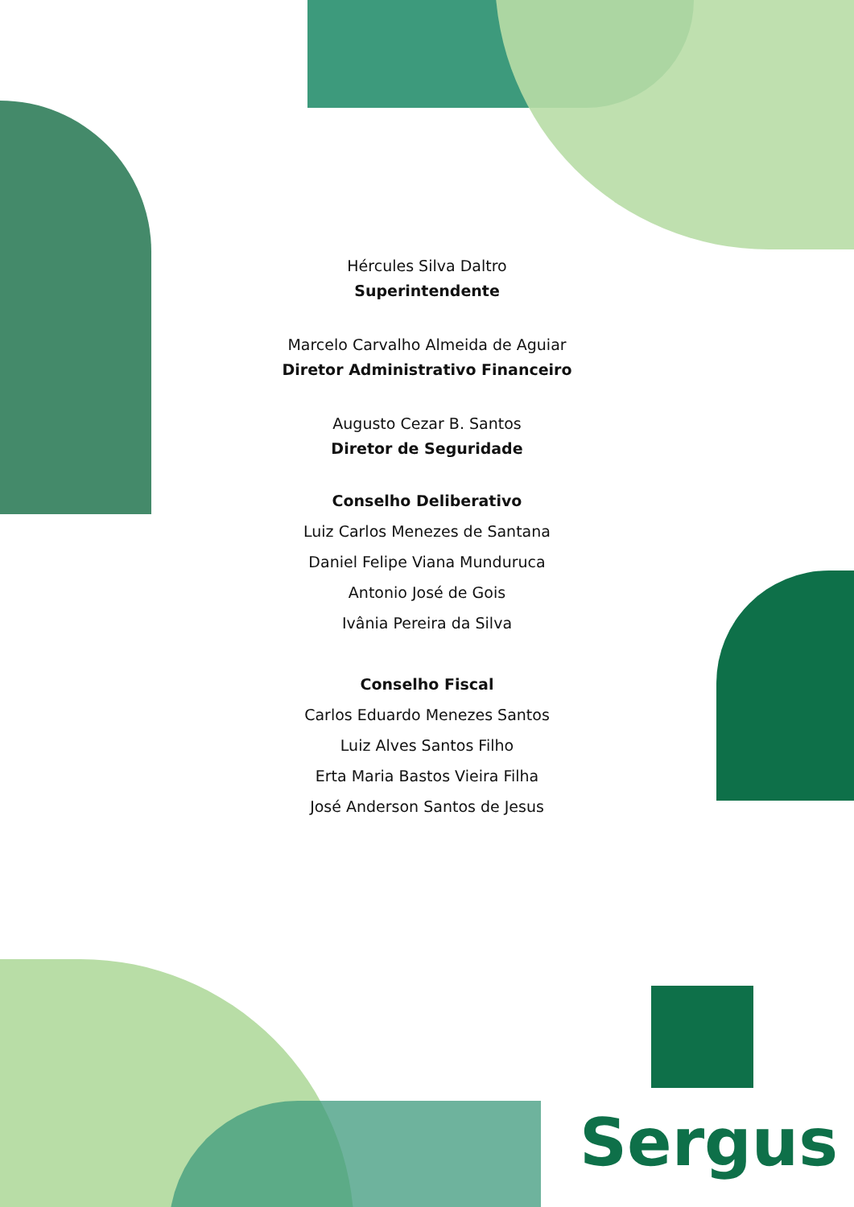Hércules Silva Daltro
Superintendente
Marcelo Carvalho Almeida de Aguiar
Diretor Administrativo Financeiro
Augusto Cezar B. Santos
Diretor de Seguridade
Conselho Deliberativo
Luiz Carlos Menezes de Santana
Daniel Felipe Viana Munduruca
Antonio José de Gois
Ivânia Pereira da Silva
Conselho Fiscal
Carlos Eduardo Menezes Santos
Luiz Alves Santos Filho
Erta Maria Bastos Vieira Filha
José Anderson Santos de Jesus
Sergus